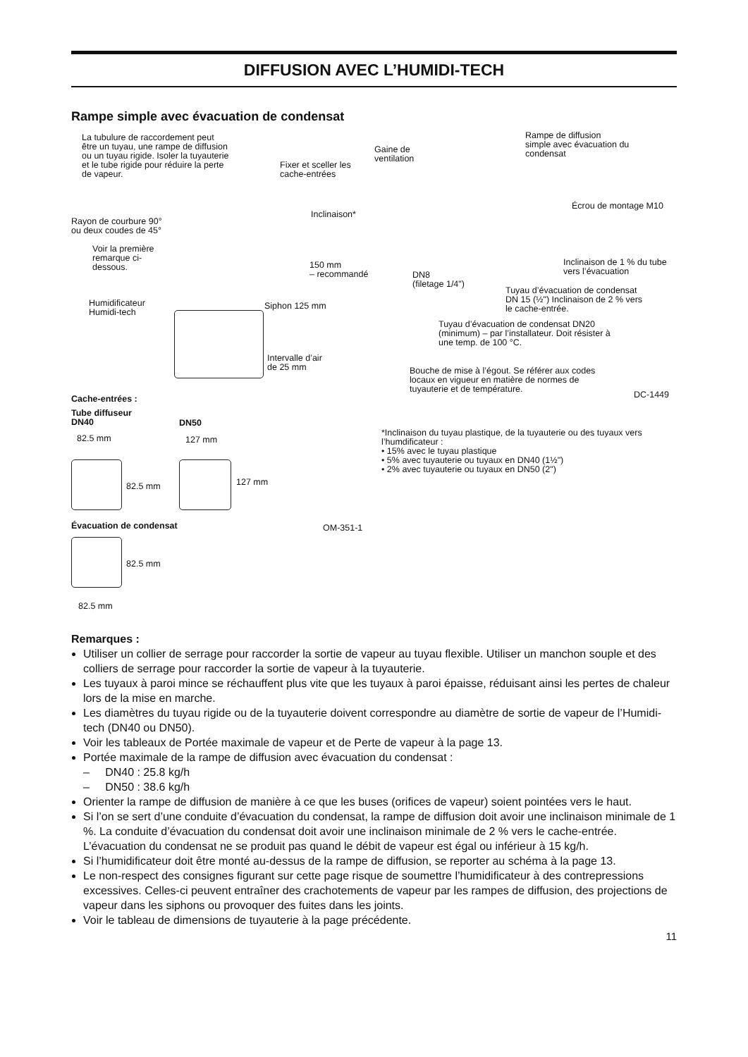DIFFUSION AVEC L’HUMIDI-TECH
Rampe simple avec évacuation de condensat
La tubulure de raccordement peut être un tuyau, une rampe de diffusion ou un tuyau rigide. Isoler la tuyauterie et le tube rigide pour réduire la perte de vapeur.
Gaine de
ventilation
Fixer et sceller les
cache-entrées
Rampe de diffusion
simple avec évacuation du
condensat
Écrou de montage M10
Inclinaison*
Rayon de courbure 90°
ou deux coudes de 45°
Voir la première
remarque ci-
dessous.
150 mm
– recommandé
DN8
(filetage 1/4")
Inclinaison de 1 % du tube
vers l’évacuation
Tuyau d’évacuation de condensat
DN 15 (½") Inclinaison de 2 % vers
le cache-entrée.
Humidificateur
Humidi-tech
Siphon 125 mm
Tuyau d’évacuation de condensat DN20
(minimum) – par l’installateur. Doit résister à
une temp. de 100 °C.
Intervalle d’air
de 25 mm
Bouche de mise à l’égout. Se référer aux codes
locaux en vigueur en matière de normes de
tuyauterie et de température.
DC-1449
Cache-entrées :
Tube diffuseur
DN40
DN50
82.5 mm 127 mm
*Inclinaison du tuyau plastique, de la tuyauterie ou des tuyaux vers l’humdificateur :
• 15% avec le tuyau plastique
• 5% avec tuyauterie ou tuyaux en DN40 (1½")
• 2% avec tuyauterie ou tuyaux en DN50 (2")
82.5 mm 127 mm
Évacuation de condensat OM-351-1
82.5 mm
82.5 mm
Remarques :
Utiliser un collier de serrage pour raccorder la sortie de vapeur au tuyau flexible. Utiliser un manchon souple et des colliers de serrage pour raccorder la sortie de vapeur à la tuyauterie.
Les tuyaux à paroi mince se réchauffent plus vite que les tuyaux à paroi épaisse, réduisant ainsi les pertes de chaleur lors de la mise en marche.
Les diamètres du tuyau rigide ou de la tuyauterie doivent correspondre au diamètre de sortie de vapeur de l’Humidi-tech (DN40 ou DN50).
Voir les tableaux de Portée maximale de vapeur et de Perte de vapeur à la page 13.
Portée maximale de la rampe de diffusion avec évacuation du condensat :
– DN40 : 25.8 kg/h
– DN50 : 38.6 kg/h
Orienter la rampe de diffusion de manière à ce que les buses (orifices de vapeur) soient pointées vers le haut.
Si l’on se sert d’une conduite d’évacuation du condensat, la rampe de diffusion doit avoir une inclinaison minimale de 1 %. La conduite d’évacuation du condensat doit avoir une inclinaison minimale de 2 % vers le cache-entrée. L’évacuation du condensat ne se produit pas quand le débit de vapeur est égal ou inférieur à 15 kg/h.
Si l’humidificateur doit être monté au-dessus de la rampe de diffusion, se reporter au schéma à la page 13.
Le non-respect des consignes figurant sur cette page risque de soumettre l’humidificateur à des contrepressions excessives. Celles-ci peuvent entraîner des crachotements de vapeur par les rampes de diffusion, des projections de vapeur dans les siphons ou provoquer des fuites dans les joints.
Voir le tableau de dimensions de tuyauterie à la page précédente.
11